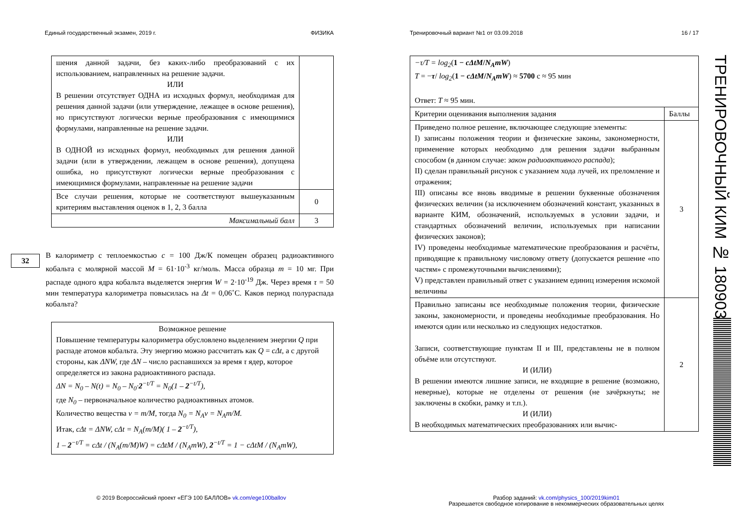Единый государственный экзамен, 2019 г. ФИЗИКА
| шения данной задачи, без каких-либо преобразований с их использованием, направленных на решение задачи. ИЛИ В решении отсутствует ОДНА из исходных формул, необходимая для решения данной задачи (или утверждение, лежащее в основе решения), но присутствуют логически верные преобразования с имеющимися формулами, направленные на решение задачи. ИЛИ В ОДНОЙ из исходных формул, необходимых для решения данной задачи (или в утверждении, лежащем в основе решения), допущена ошибка, но присутствуют логически верные преобразования с имеющимися формулами, направленные на решение задачи | |
| Все случаи решения, которые не соответствуют вышеуказанным критериям выставления оценок в 1, 2, 3 балла | 0 |
| Максимальный балл | 3 |
32
В калориметр с теплоемкостью c = 100 Дж/К помещен образец радиоактивного кобальта с молярной массой M = 61·10<sup>-3</sup> кг/моль. Масса образца m = 10 мг. При распаде одного ядра кобальта выделяется энергия W = 2·10<sup>-19</sup> Дж. Через время τ = 50 мин температура калориметра повысилась на Δt = 0,06˚С. Каков период полураспада кобальта?
| Возможное решение Повышение температуры калориметра обусловлено выделением энергии Q при распаде атомов кобальта. Эту энергию можно рассчитать как Q = cΔt , а с другой стороны, как ΔNW, где ΔN – число распавшихся за время τ ядер, которое определяется из закона радиоактивного распада. ΔN = N<sub>0</sub> – N(t) = N<sub>0</sub> – N<sub>0</sub>· 2<sup>−t/T</sup> = N<sub>0</sub>(1 – 2<sup>−t/T</sup>), где N<sub>0</sub> – первоначальное количество радиоактивных атомов. Количество вещества ν = m/M , тогда N<sub>0</sub> = N<sub>A</sub>ν = N<sub>A</sub>m/M. Итак, cΔt = ΔNW, cΔt = N<sub>A</sub>(m/M)( 1 – 2<sup>−t/T</sup>), 1 – 2<sup>−t/T</sup> = cΔt / (N<sub>A</sub>(m/M)W) = cΔtM / (N<sub>A</sub>mW), 2<sup>−t/T</sup> = 1 − cΔtM / (N<sub>A</sub>mW), |
© 2019 Всероссийский проект «ЕГЭ 100 БАЛЛОВ» vk.com/ege100ballov
Тренировочный вариант №1 от 03.09.2018 16 / 17
| −τ/T = log<sub>2</sub> ( 1 − cΔtM / N<sub>A</sub>mW ) T = − τ / log<sub>2</sub> ( 1 − cΔtM / N<sub>A</sub>mW ) ≈ 5700 с ≈ 95 мин Ответ: T ≈ 95 мин. | |
| Критерии оценивания выполнения задания | Баллы |
| Приведено полное решение, включающее следующие элементы: I) записаны положения теории и физические законы, закономерности, применение которых необходимо для решения задачи выбранным способом (в данном случае: закон радиоактивного распада ); II) сделан правильный рисунок с указанием хода лучей, их преломление и отражения; III) описаны все вновь вводимые в решении буквенные обозначения физических величин (за исключением обозначений констант, указанных в варианте КИМ, обозначений, используемых в условии задачи, и стандартных обозначений величин, используемых при написании физических законов); IV) проведены необходимые математические преобразования и расчёты, приводящие к правильному числовому ответу (допускается решение «по частям» с промежуточными вычислениями); V) представлен правильный ответ с указанием единиц измерения искомой величины | 3 |
| Правильно записаны все необходимые положения теории, физические законы, закономерности, и проведены необходимые преобразования. Но имеются один или несколько из следующих недостатков. Записи, соответствующие пунктам II и III, представлены не в полном объёме или отсутствуют. И (ИЛИ) В решении имеются лишние записи, не входящие в решение (возможно, неверные), которые не отделены от решения (не зачёркнуты; не заключены в скобки, рамку и т.п.). И (ИЛИ) В необходимых математических преобразованиях или вычис- | 2 |
Разбор заданий: vk.com/physics_100/2019kim01
Разрешается свободное копирование в некоммерческих образовательных целях
ТРЕНИРОВОЧНЫЙ КИМ № 180903